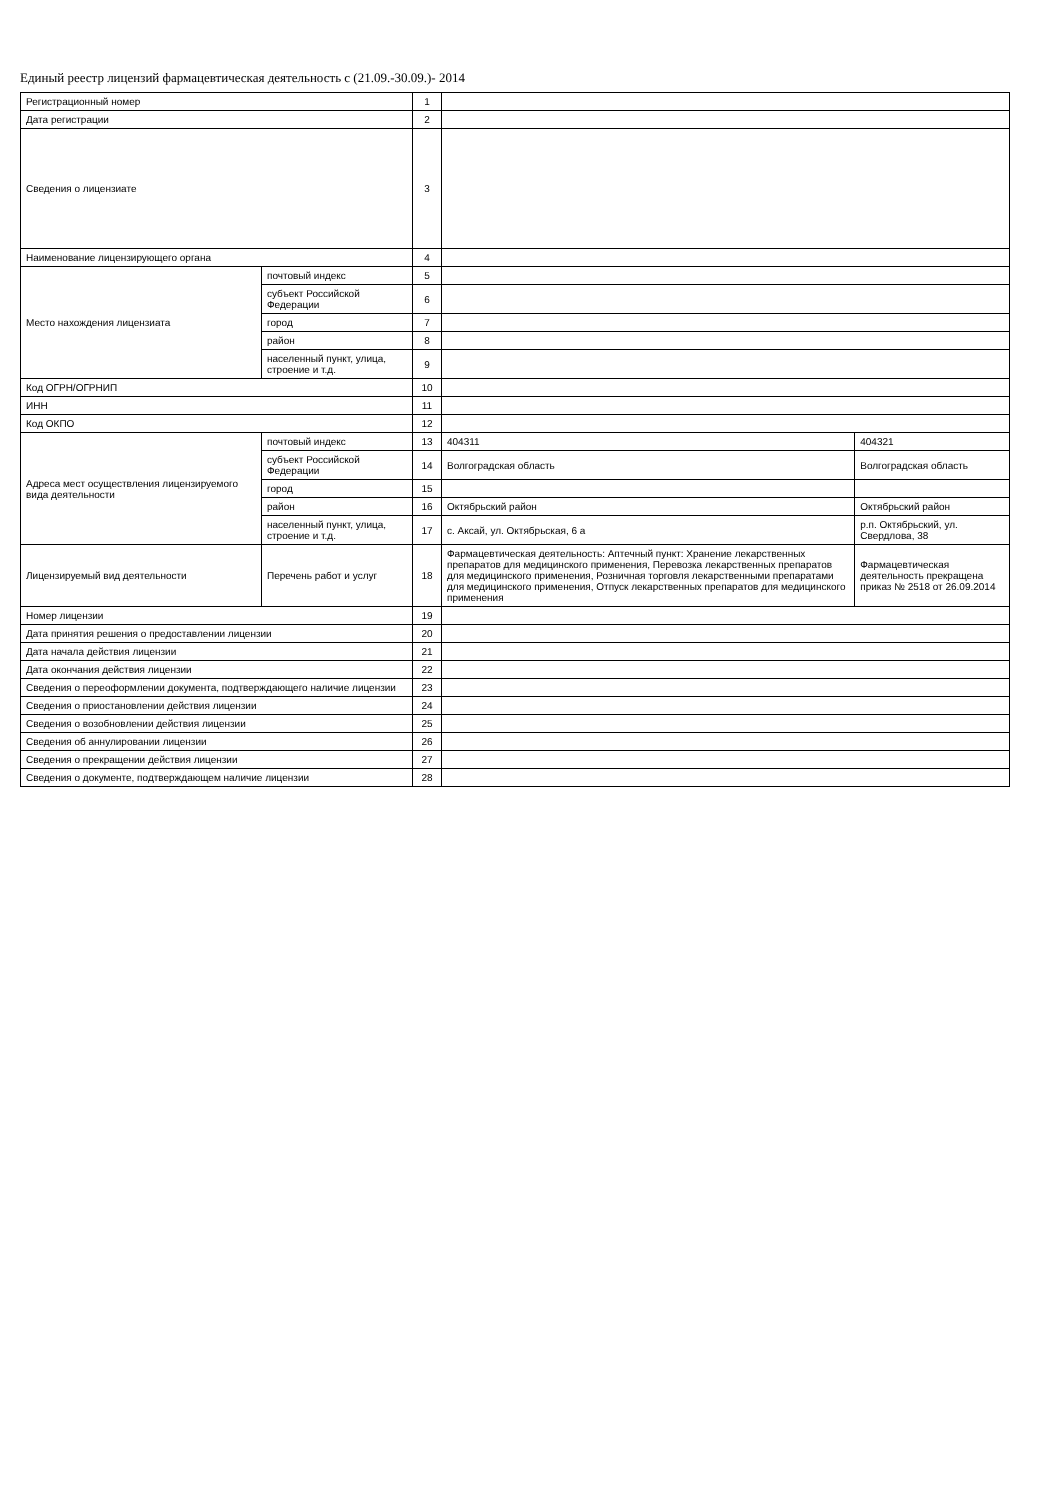Единый реестр лицензий фармацевтическая деятельность с (21.09.-30.09.)- 2014
| Регистрационный номер | | 1 | | |
| Дата регистрации | | 2 | | |
| Сведения о лицензиате | | 3 | | |
| Наименование лицензирующего органа | | 4 | | |
| Место нахождения лицензиата | почтовый индекс | 5 | | |
| | субъект Российской Федерации | 6 | | |
| | город | 7 | | |
| | район | 8 | | |
| | населенный пункт, улица, строение и т.д. | 9 | | |
| Код ОГРН/ОГРНИП | | 10 | | |
| ИНН | | 11 | | |
| Код ОКПО | | 12 | | |
| Адреса мест осуществления лицензируемого вида деятельности | почтовый индекс | 13 | 404311 | 404321 |
| | субъект Российской Федерации | 14 | Волгоградская область | Волгоградская область |
| | город | 15 | | |
| | район | 16 | Октябрьский район | Октябрьский район |
| | населенный пункт, улица, строение и т.д. | 17 | с. Аксай, ул. Октябрьская, 6 а | р.п. Октябрьский, ул. Свердлова, 38 |
| Лицензируемый вид деятельности | Перечень работ и услуг | 18 | Фармацевтическая деятельность: Аптечный пункт: Хранение лекарственных препаратов для медицинского применения, Перевозка лекарственных препаратов для медицинского применения, Розничная торговля лекарственными препаратами для медицинского применения, Отпуск лекарственных препаратов для медицинского применения | Фармацевтическая деятельность прекращена приказ № 2518 от 26.09.2014 |
| Номер лицензии | | 19 | | |
| Дата принятия решения о предоставлении лицензии | | 20 | | |
| Дата начала действия лицензии | | 21 | | |
| Дата окончания действия лицензии | | 22 | | |
| Сведения о переоформлении документа, подтверждающего наличие лицензии | | 23 | | |
| Сведения о приостановлении действия лицензии | | 24 | | |
| Сведения о возобновлении действия лицензии | | 25 | | |
| Сведения об аннулировании лицензии | | 26 | | |
| Сведения о прекращении действия лицензии | | 27 | | |
| Сведения о документе, подтверждающем наличие лицензии | | 28 | | |